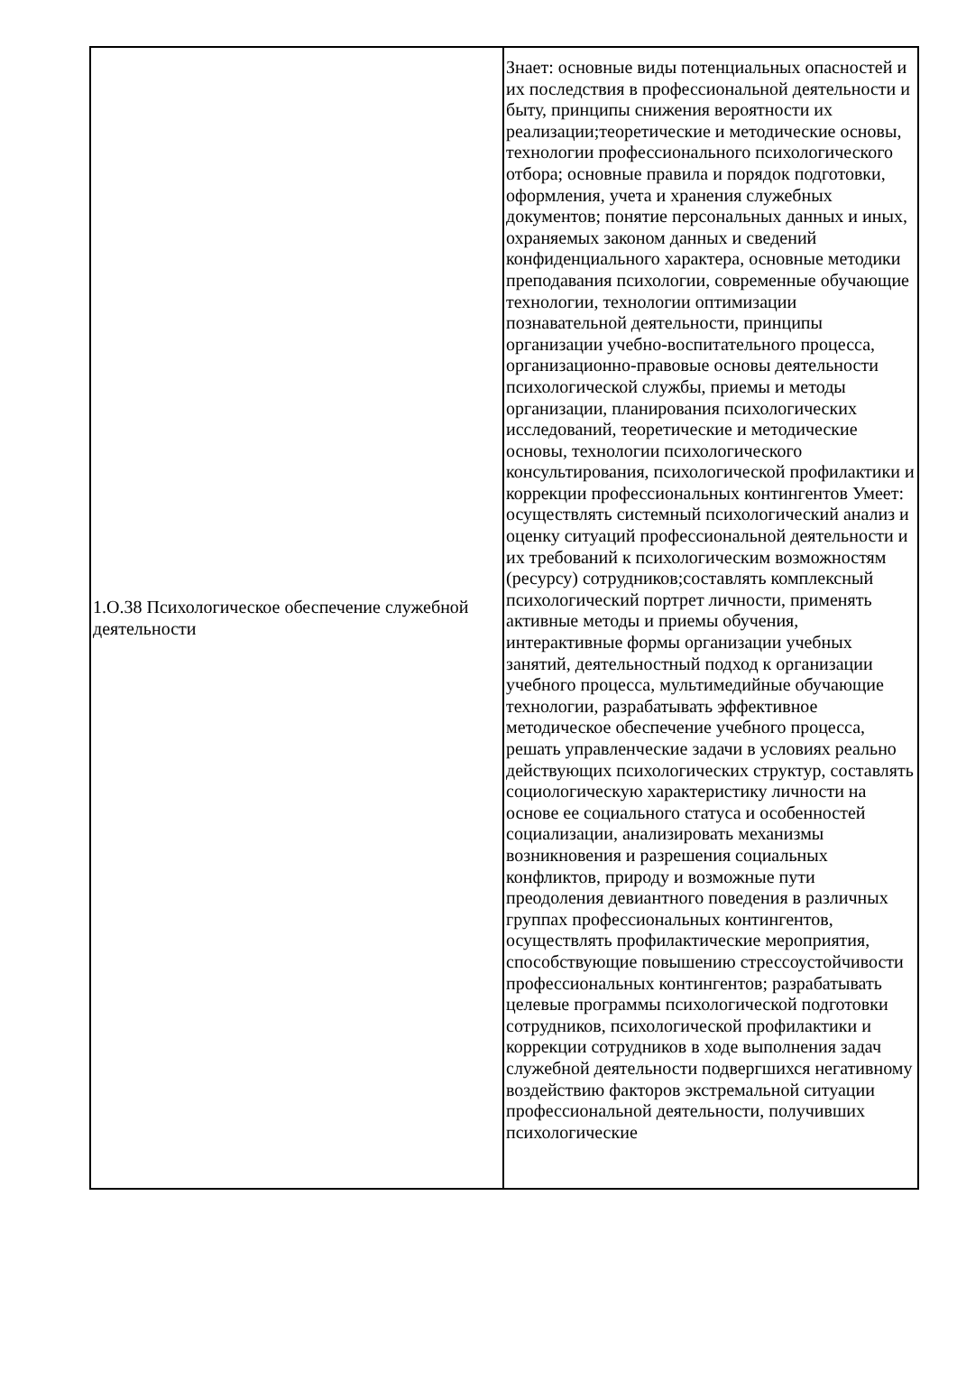| 1.О.38 Психологическое обеспечение служебной деятельности | Знает: основные виды потенциальных опасностей и их последствия в профессиональной деятельности и быту, принципы снижения вероятности их реализации;теоретические и методические основы, технологии профессионального психологического отбора; основные правила и порядок подготовки, оформления, учета и хранения служебных документов; понятие персональных данных и иных, охраняемых законом данных и сведений конфиденциального характера, основные методики преподавания психологии, современные обучающие технологии, технологии оптимизации познавательной деятельности, принципы организации учебно-воспитательного процесса, организационно-правовые основы деятельности психологической службы, приемы и методы организации, планирования психологических исследований, теоретические и методические основы, технологии психологического консультирования, психологической профилактики и коррекции профессиональных контингентов Умеет: осуществлять системный психологический анализ и оценку ситуаций профессиональной деятельности и их требований к психологическим возможностям (ресурсу) сотрудников;составлять комплексный психологический портрет личности, применять активные методы и приемы обучения, интерактивные формы организации учебных занятий, деятельностный подход к организации учебного процесса, мультимедийные обучающие технологии, разрабатывать эффективное методическое обеспечение учебного процесса, решать управленческие задачи в условиях реально действующих психологических структур, составлять социологическую характеристику личности на основе ее социального статуса и особенностей социализации, анализировать механизмы возникновения и разрешения социальных конфликтов, природу и возможные пути преодоления девиантного поведения в различных группах профессиональных контингентов, осуществлять профилактические мероприятия, способствующие повышению стрессоустойчивости профессиональных контингентов; разрабатывать целевые программы психологической подготовки сотрудников, психологической профилактики и коррекции сотрудников в ходе выполнения задач служебной деятельности подвергшихся негативному воздействию факторов экстремальной ситуации профессиональной деятельности, получивших психологические |